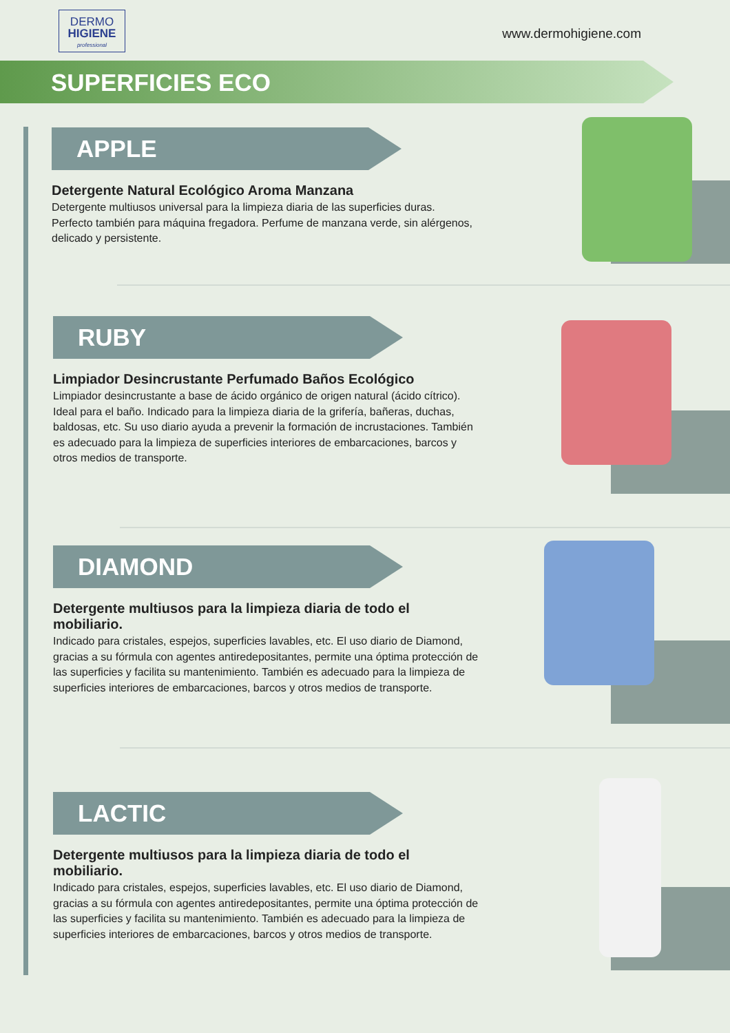DERMO
HIGIENE
professional
www.dermohigiene.com
SUPERFICIES ECO
APPLE
Detergente Natural Ecológico Aroma Manzana
Detergente multiusos universal para la limpieza diaria de las superficies duras. Perfecto también para máquina fregadora. Perfume de manzana verde, sin alérgenos, delicado y persistente.
RUBY
Limpiador Desincrustante Perfumado Baños Ecológico
Limpiador desincrustante a base de ácido orgánico de origen natural (ácido cítrico). Ideal para el baño. Indicado para la limpieza diaria de la grifería, bañeras, duchas, baldosas, etc. Su uso diario ayuda a prevenir la formación de incrustaciones. También es adecuado para la limpieza de superficies interiores de embarcaciones, barcos y otros medios de transporte.
DIAMOND
Detergente multiusos para la limpieza diaria de todo el mobiliario.
Indicado para cristales, espejos, superficies lavables, etc. El uso diario de Diamond, gracias a su fórmula con agentes antiredepositantes, permite una óptima protección de las superficies y facilita su mantenimiento. También es adecuado para la limpieza de superficies interiores de embarcaciones, barcos y otros medios de transporte.
LACTIC
Detergente multiusos para la limpieza diaria de todo el mobiliario.
Indicado para cristales, espejos, superficies lavables, etc. El uso diario de Diamond, gracias a su fórmula con agentes antiredepositantes, permite una óptima protección de las superficies y facilita su mantenimiento. También es adecuado para la limpieza de superficies interiores de embarcaciones, barcos y otros medios de transporte.